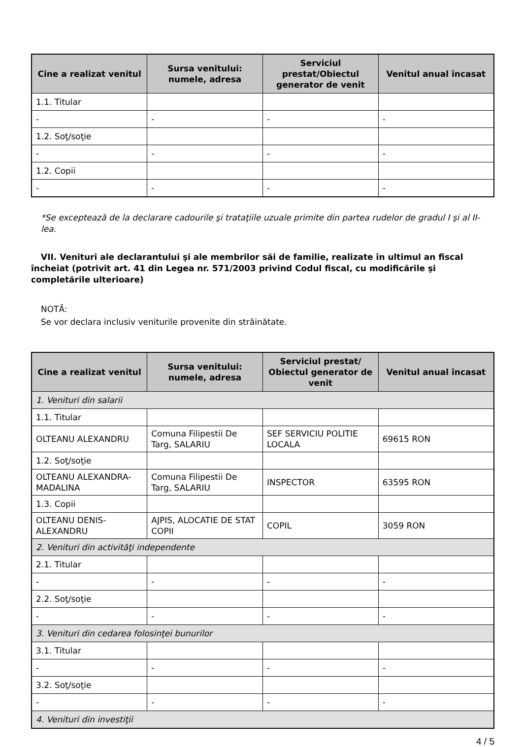| Cine a realizat venitul | Sursa venitului: numele, adresa | Serviciul prestat/Obiectul generator de venit | Venitul anual încasat |
| --- | --- | --- | --- |
| 1.1. Titular | | | |
| - | - | - | - |
| 1.2. Soţ/soţie | | | |
| - | - | - | - |
| 1.2. Copii | | | |
| - | - | - | - |
*Se exceptează de la declarare cadourile şi trataţiile uzuale primite din partea rudelor de gradul I şi al II-lea.
VII. Venituri ale declarantului şi ale membrilor săi de familie, realizate în ultimul an fiscal încheiat (potrivit art. 41 din Legea nr. 571/2003 privind Codul fiscal, cu modificările şi completările ulterioare)
NOTĂ:
Se vor declara inclusiv veniturile provenite din străinătate.
| Cine a realizat venitul | Sursa venitului: numele, adresa | Serviciul prestat/ Obiectul generator de venit | Venitul anual încasat |
| --- | --- | --- | --- |
| 1. Venituri din salarii | | | |
| 1.1. Titular | | | |
| OLTEANU ALEXANDRU | Comuna Filipestii De Targ, SALARIU | SEF SERVICIU POLITIE LOCALA | 69615 RON |
| 1.2. Soţ/soţie | | | |
| OLTEANU ALEXANDRA-MADALINA | Comuna Filipestii De Targ, SALARIU | INSPECTOR | 63595 RON |
| 1.3. Copii | | | |
| OLTEANU DENIS-ALEXANDRU | AJPIS, ALOCATIE DE STAT COPII | COPIL | 3059 RON |
| 2. Venituri din activităţi independente | | | |
| 2.1. Titular | | | |
| - | - | - | - |
| 2.2. Soţ/soţie | | | |
| - | - | - | - |
| 3. Venituri din cedarea folosinţei bunurilor | | | |
| 3.1. Titular | | | |
| - | - | - | - |
| 3.2. Soţ/soţie | | | |
| - | - | - | - |
| 4. Venituri din investiţii | | | |
4 / 5